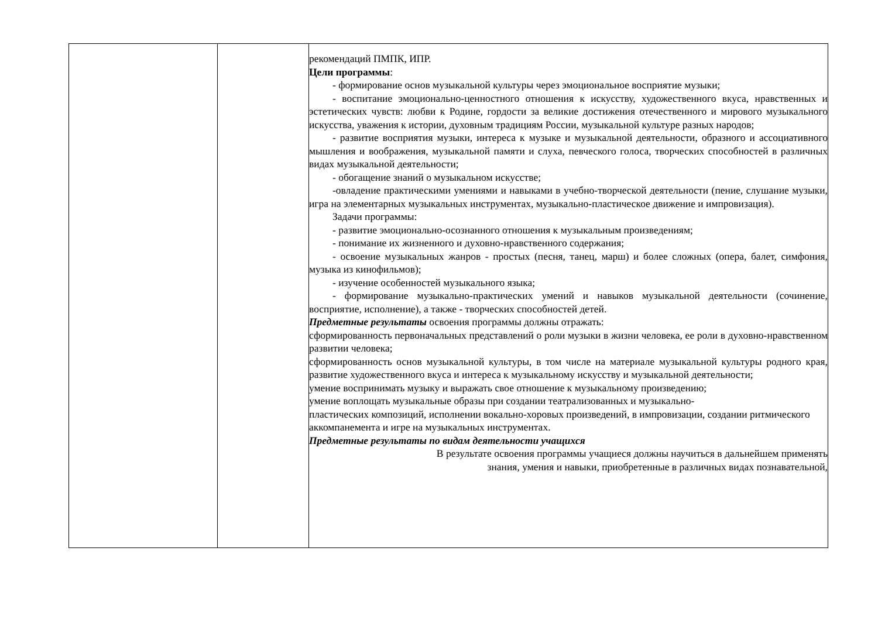| | | рекомендаций ПМПК, ИПР. Цели программы : - формирование основ музыкальной культуры через эмоциональное восприятие музыки; - воспитание эмоционально-ценностного отношения к искусству, художественного вкуса, нравственных и эстетических чувств: любви к Родине, гордости за великие достижения отечественного и мирового музыкального искусства, уважения к истории, духовным традициям России, музыкальной культуре разных народов; - развитие восприятия музыки, интереса к музыке и музыкальной деятельности, образного и ассоциативного мышления и воображения, музыкальной памяти и слуха, певческого голоса, творческих способностей в различных видах музыкальной деятельности; - обогащение знаний о музыкальном искусстве; -овладение практическими умениями и навыками в учебно-творческой деятельности (пение, слушание музыки, игра на элементарных музыкальных инструментах, музыкально-пластическое движение и импровизация). Задачи программы: - развитие эмоционально-осознанного отношения к музыкальным произведениям; - понимание их жизненного и духовно-нравственного содержания; - освоение музыкальных жанров - простых (песня, танец, марш) и более сложных (опера, балет, симфония, музыка из кинофильмов); - изучение особенностей музыкального языка; - формирование музыкально-практических умений и навыков музыкальной деятельности (сочинение, восприятие, исполнение), а также - творческих способностей детей. Предметные результаты освоения программы должны отражать: сформированность первоначальных представлений о роли музыки в жизни человека, ее роли в духовно-нравственном развитии человека; сформированность основ музыкальной культуры, в том числе на материале музыкальной культуры родного края, развитие художественного вкуса и интереса к музыкальному искусству и музыкальной деятельности; умение воспринимать музыку и выражать свое отношение к музыкальному произведению; умение воплощать музыкальные образы при создании театрализованных и музыкально- пластических композиций, исполнении вокально-хоровых произведений, в импровизации, создании ритмического аккомпанемента и игре на музыкальных инструментах. Предметные результаты по видам деятельности учащихся В результате освоения программы учащиеся должны научиться в дальнейшем применять знания, умения и навыки, приобретенные в различных видах познавательной, |